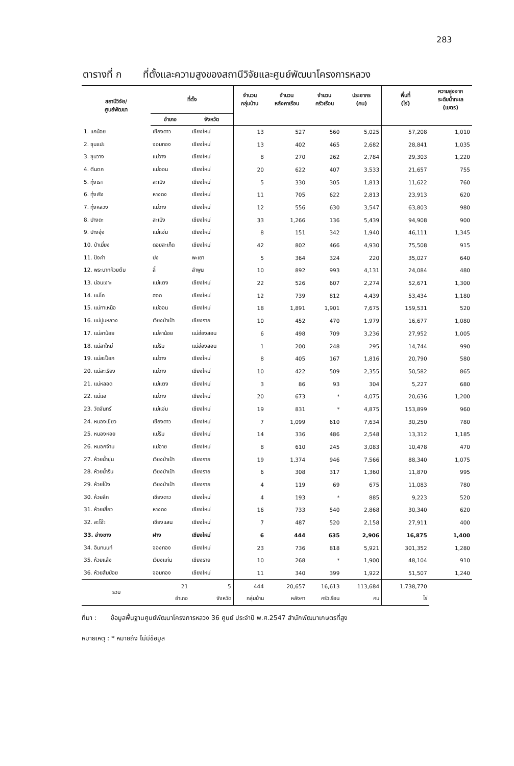283
ตารางที่ ก ที่ตั้งและความสูงของสถานีวิจัยและศูนย์พัฒนาโครงการหลวง
| สถานีวิจัย/ ศูนย์พัฒนา | ที่ตั้ง | | จำนวน กลุ่มบ้าน | จำนวน หลังคาเรือน | จำนวน ครัวเรือน | ประชากร (คน) | พื้นที่ (ไร่) | ความสูงจาก ระดับน้ำทะเล (เมตร) |
| --- | --- | --- | --- | --- | --- | --- | --- | --- |
| | อำเภอ | จังหวัด | | | | | | |
| 1. แกน้อย | เชียงดาว | เชียงใหม่ | 13 | 527 | 560 | 5,025 | 57,208 | 1,010 |
| 2. ขุนแปะ | จอมทอง | เชียงใหม่ | 13 | 402 | 465 | 2,682 | 28,841 | 1,035 |
| 3. ขุนวาง | แม่วาง | เชียงใหม่ | 8 | 270 | 262 | 2,784 | 29,303 | 1,220 |
| 4. ตีนตก | แม่ออน | เชียงใหม่ | 20 | 622 | 407 | 3,533 | 21,657 | 755 |
| 5. ทุ่งเรา | สะเมิง | เชียงใหม่ | 5 | 330 | 305 | 1,813 | 11,622 | 760 |
| 6. ทุ่งเริง | หางดง | เชียงใหม่ | 11 | 705 | 622 | 2,813 | 23,913 | 620 |
| 7. ทุ่งหลวง | แม่วาง | เชียงใหม่ | 12 | 556 | 630 | 3,547 | 63,803 | 980 |
| 8. ปางดะ | สะเมิง | เชียงใหม่ | 33 | 1,266 | 136 | 5,439 | 94,908 | 900 |
| 9. ปางอุ๋ง | แม่แจ่ม | เชียงใหม่ | 8 | 151 | 342 | 1,940 | 46,111 | 1,345 |
| 10. ป่าเมี่ยง | ดอยสะเก็ด | เชียงใหม่ | 42 | 802 | 466 | 4,930 | 75,508 | 915 |
| 11. ปังค่า | ปง | พะเยา | 5 | 364 | 324 | 220 | 35,027 | 640 |
| 12. พระบาทห้วยต้ม | ลี้ | ลำพูน | 10 | 892 | 993 | 4,131 | 24,084 | 480 |
| 13. ม่อนเงาะ | แม่แตง | เชียงใหม่ | 22 | 526 | 607 | 2,274 | 52,671 | 1,300 |
| 14. แม่โถ | ฮอด | เชียงใหม่ | 12 | 739 | 812 | 4,439 | 53,434 | 1,180 |
| 15. แม่ทาเหนือ | แม่ออน | เชียงใหม่ | 18 | 1,891 | 1,901 | 7,675 | 159,531 | 520 |
| 16. แม่ปูนหลวง | เวียงป่าเป้า | เชียงราย | 10 | 452 | 470 | 1,979 | 16,677 | 1,080 |
| 17. แม่ลาน้อย | แม่ลาน้อย | แม่ฮ่องสอน | 6 | 498 | 709 | 3,236 | 27,952 | 1,005 |
| 18. แม่สาใหม่ | แม่ริม | แม่ฮ่องสอน | 1 | 200 | 248 | 295 | 14,744 | 990 |
| 19. แม่สะป็อก | แม่วาง | เชียงใหม่ | 8 | 405 | 167 | 1,816 | 20,790 | 580 |
| 20. แม่สะเรียง | แม่วาง | เชียงใหม่ | 10 | 422 | 509 | 2,355 | 50,582 | 865 |
| 21. แม่หลอด | แม่แตง | เชียงใหม่ | 3 | 86 | 93 | 304 | 5,227 | 680 |
| 22. แม่แฮ | แม่วาง | เชียงใหม่ | 20 | 673 | * | 4,075 | 20,636 | 1,200 |
| 23. วัดจันทร์ | แม่แจ่ม | เชียงใหม่ | 19 | 831 | * | 4,875 | 153,899 | 960 |
| 24. หนองเขียว | เชียงดาว | เชียงใหม่ | 7 | 1,099 | 610 | 7,634 | 30,250 | 780 |
| 25. หนองหอย | แม่ริม | เชียงใหม่ | 14 | 336 | 486 | 2,548 | 13,312 | 1,185 |
| 26. หมอกจ๋าม | แม่อาย | เชียงใหม่ | 8 | 610 | 245 | 3,083 | 10,478 | 470 |
| 27. ห้วยน้ำขุ่น | เวียงป่าเป้า | เชียงราย | 19 | 1,374 | 946 | 7,566 | 88,340 | 1,075 |
| 28. ห้วยน้ำริน | เวียงป่าเป้า | เชียงราย | 6 | 308 | 317 | 1,360 | 11,870 | 995 |
| 29. ห้วยโป่ง | เวียงป่าเป้า | เชียงราย | 4 | 119 | 69 | 675 | 11,083 | 780 |
| 30. ห้วยลึก | เชียงดาว | เชียงใหม่ | 4 | 193 | * | 885 | 9,223 | 520 |
| 31. ห้วยเสี้ยว | หางดง | เชียงใหม่ | 16 | 733 | 540 | 2,868 | 30,340 | 620 |
| 32. สะโง๊ะ | เชียงแสน | เชียงใหม่ | 7 | 487 | 520 | 2,158 | 27,911 | 400 |
| 33. อ่างขาง | ฝาง | เชียงใหม่ | 6 | 444 | 635 | 2,906 | 16,875 | 1,400 |
| 34. อินทนนท์ | จองทอง | เชียงใหม่ | 23 | 736 | 818 | 5,921 | 301,352 | 1,280 |
| 35. ห้วยแล้ง | เวียงแก่น | เชียงราย | 10 | 268 | * | 1,900 | 48,104 | 910 |
| 36. ห้วยส้มป่อย | จอมทอง | เชียงใหม่ | 11 | 340 | 399 | 1,922 | 51,507 | 1,240 |
| รวม | 21 | 5 | 444 | 20,657 | 16,613 | 113,684 | 1,738,770 | |
| | อำเภอ | จังหวัด | กลุ่มบ้าน | หลังคา | ครัวเรือน | คน | ไร่ | |
ที่มา : ข้อมูลพื้นฐานศูนย์พัฒนาโครงการหลวง 36 ศูนย์ ประจำปี พ.ศ.2547 สำนักพัฒนาเกษตรที่สูง
หมายเหตุ : * หมายถึง ไม่มีข้อมูล